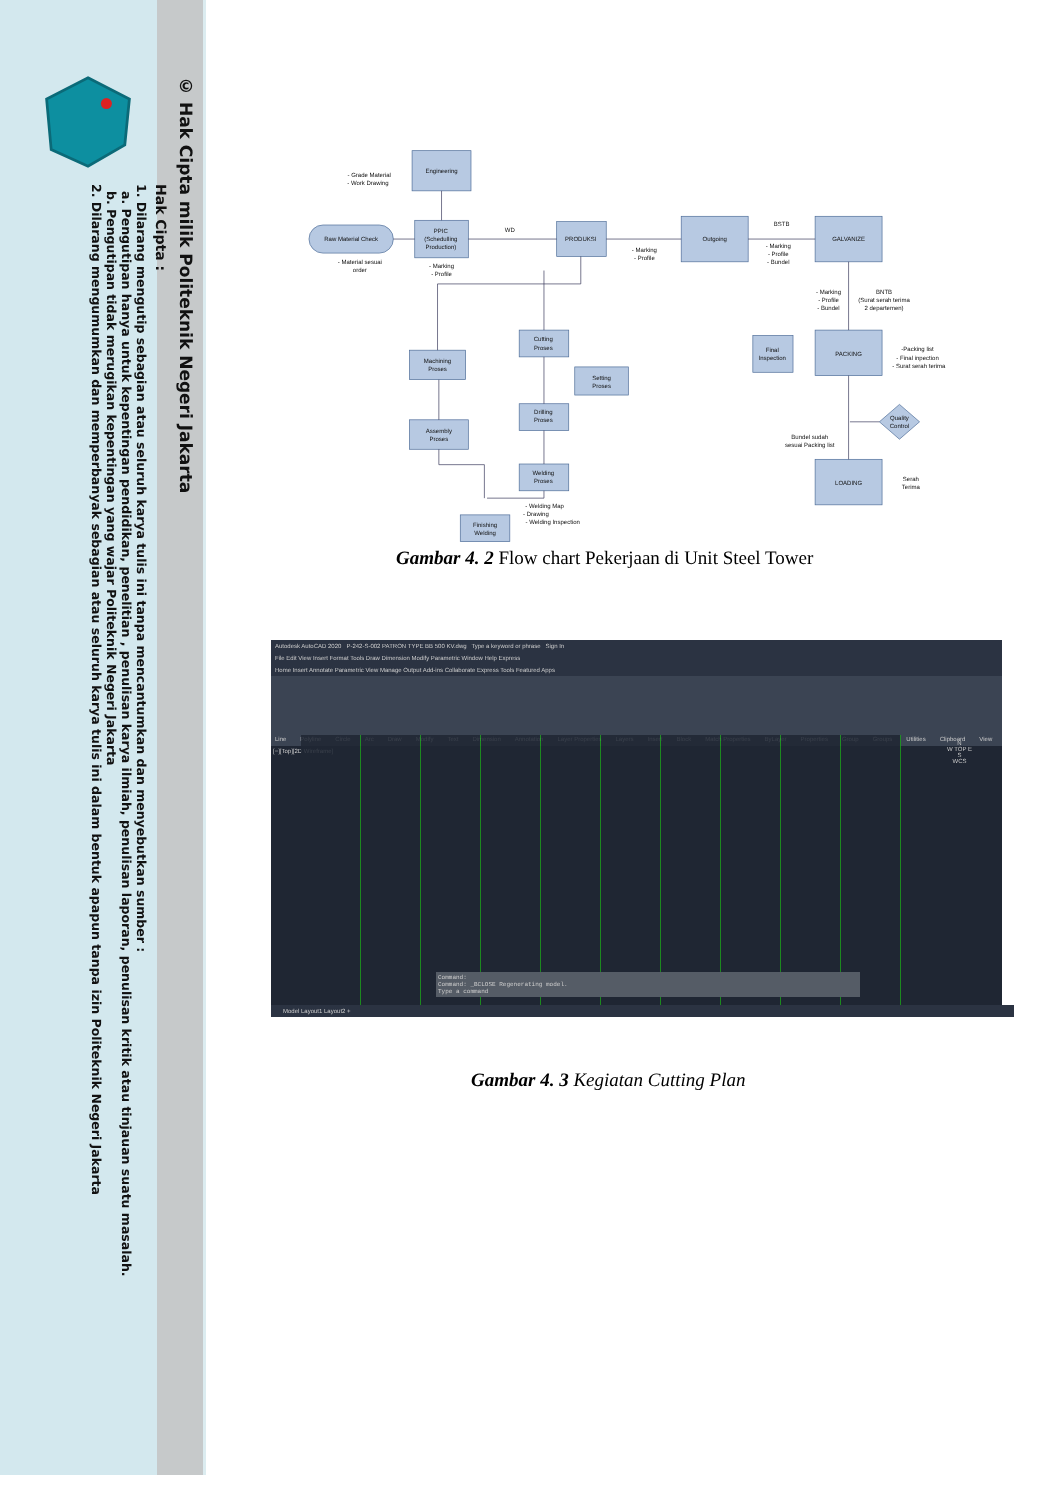© Hak Cipta milik Politeknik Negeri Jakarta
Hak Cipta :
1. Dilarang mengutip sebagian atau seluruh karya tulis ini tanpa mencantumkan dan menyebutkan sumber :
a. Pengutipan hanya untuk kepentingan pendidikan, penelitian , penulisan karya ilmiah, penulisan laporan, penulisan kritik atau tinjauan suatu masalah.
b. Pengutipan tidak merugikan kepentingan yang wajar Politeknik Negeri Jakarta
2. Dilarang mengumumkan dan memperbanyak sebagian atau seluruh karya tulis ini dalam bentuk apapun tanpa izin Politeknik Negeri Jakarta
Engineering
PPIC
(Schedulling
Production)
PRODUKSI
Outgoing
GALVANIZE
PACKING
LOADING
Raw Material Check
Final
Inspection
Cutting
Proses
Machining
Proses
Setting
Proses
Drilling
Proses
Assembly
Proses
Welding
Proses
Finishing
Welding
Quality
Control
- Grade Material
- Work Drawing
- Material sesuai
order
- Marking
- Profile
WD
- Marking
- Profile
BSTB
- Marking
- Profile
- Bundel
- Marking
- Profile
- Bundel
BNTB
(Surat serah terima
2 departemen)
-Packing list
- Final inpection
- Surat serah terima
Bundel sudah
sesuai Packing list
Serah
Terima
- Welding Map
- Drawing
- Welding Inspection
Gambar 4. 2 Flow chart Pekerjaan di Unit Steel Tower
Autodesk AutoCAD 2020 P-242-S-002 PATRON TYPE BB 500 KV.dwg Type a keyword or phrase Sign In
File Edit View Insert Format Tools Draw Dimension Modify Parametric Window Help Express
Home Insert Annotate Parametric View Manage Output Add-ins Collaborate Express Tools Featured Apps
Line Polyline Circle Arc Draw Modify Text Dimension Annotation Layer Properties Layers Insert Block Match Properties ByLayer Properties Group Groups Utilities Clipboard View
[−][Top][2D Wireframe]
Command:
Command: _BCLOSE Regenerating model.
Type a command
Model Layout1 Layout2 +
N
W TOP E
S
WCS
Gambar 4. 3 Kegiatan Cutting Plan